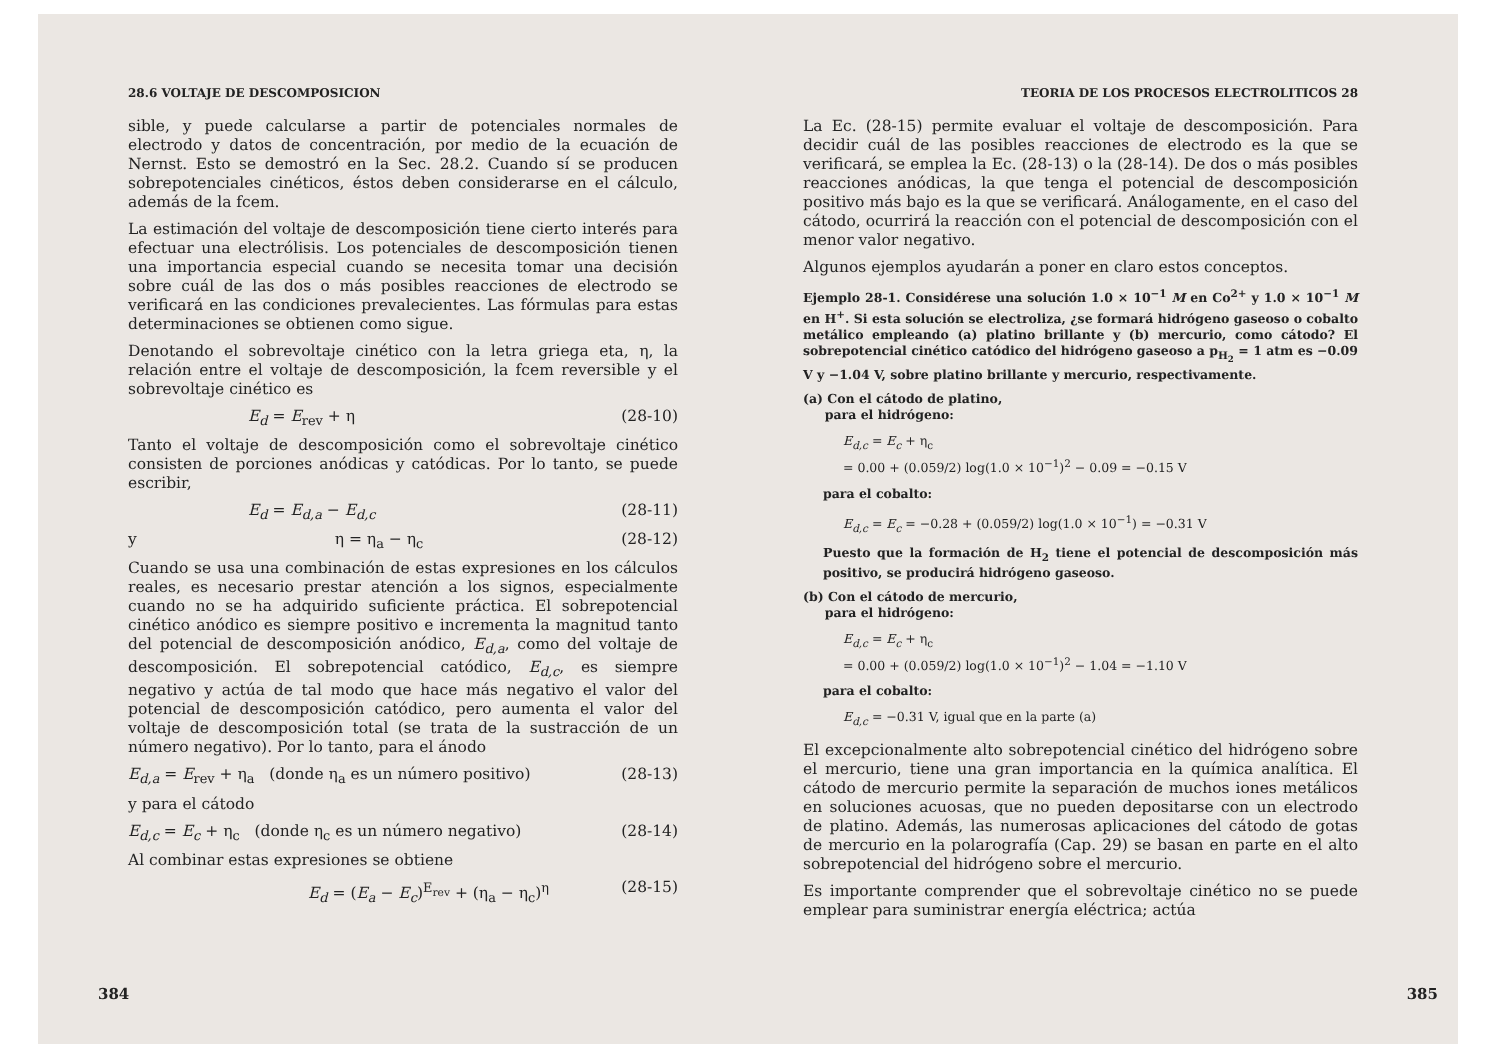28.6 VOLTAJE DE DESCOMPOSICION
sible, y puede calcularse a partir de potenciales normales de electrodo y datos de concentración, por medio de la ecuación de Nernst. Esto se demostró en la Sec. 28.2. Cuando sí se producen sobrepotenciales cinéticos, éstos deben considerarse en el cálculo, además de la fcem.
La estimación del voltaje de descomposición tiene cierto interés para efectuar una electrólisis. Los potenciales de descomposición tienen una importancia especial cuando se necesita tomar una decisión sobre cuál de las dos o más posibles reacciones de electrodo se verificará en las condiciones prevalecientes. Las fórmulas para estas determinaciones se obtienen como sigue.
Denotando el sobrevoltaje cinético con la letra griega eta, η, la relación entre el voltaje de descomposición, la fcem reversible y el sobrevoltaje cinético es
E<sub>d</sub> = E<sub>rev</sub> + η (28-10)
Tanto el voltaje de descomposición como el sobrevoltaje cinético consisten de porciones anódicas y catódicas. Por lo tanto, se puede escribir,
E<sub>d</sub> = E<sub>d,a</sub> − E<sub>d,c</sub> (28-11)
y η = η<sub>a</sub> − η<sub>c</sub> (28-12)
Cuando se usa una combinación de estas expresiones en los cálculos reales, es necesario prestar atención a los signos, especialmente cuando no se ha adquirido suficiente práctica. El sobrepotencial cinético anódico es siempre positivo e incrementa la magnitud tanto del potencial de descomposición anódico, E<sub>d,a</sub>, como del voltaje de descomposición. El sobrepotencial catódico, E<sub>d,c</sub>, es siempre negativo y actúa de tal modo que hace más negativo el valor del potencial de descomposición catódico, pero aumenta el valor del voltaje de descomposición total (se trata de la sustracción de un número negativo). Por lo tanto, para el ánodo
E<sub>d,a</sub> = E<sub>rev</sub> + η<sub>a</sub> (donde η<sub>a</sub> es un número positivo) (28-13)
y para el cátodo
E<sub>d,c</sub> = E<sub>c</sub> + η<sub>c</sub> (donde η<sub>c</sub> es un número negativo) (28-14)
Al combinar estas expresiones se obtiene
E<sub>d</sub> = (E<sub>a</sub> − E<sub>c</sub>)<sup>E<sub>rev</sub></sup> + (η<sub>a</sub> − η<sub>c</sub>)<sup>η</sup> (28-15)
384
TEORIA DE LOS PROCESOS ELECTROLITICOS 28
La Ec. (28-15) permite evaluar el voltaje de descomposición. Para decidir cuál de las posibles reacciones de electrodo es la que se verificará, se emplea la Ec. (28-13) o la (28-14). De dos o más posibles reacciones anódicas, la que tenga el potencial de descomposición positivo más bajo es la que se verificará. Análogamente, en el caso del cátodo, ocurrirá la reacción con el potencial de descomposición con el menor valor negativo.
Algunos ejemplos ayudarán a poner en claro estos conceptos.
Ejemplo 28-1. Considérese una solución 1.0 × 10<sup>−1</sup> M en Co<sup>2+</sup> y 1.0 × 10<sup>−1</sup> M en H<sup>+</sup>. Si esta solución se electroliza, ¿se formará hidrógeno gaseoso o cobalto metálico empleando (a) platino brillante y (b) mercurio, como cátodo? El sobrepotencial cinético catódico del hidrógeno gaseoso a p<sub>H<sub>2</sub></sub> = 1 atm es −0.09 V y −1.04 V, sobre platino brillante y mercurio, respectivamente.
(a) Con el cátodo de platino,
para el hidrógeno:
E<sub>d,c</sub> = E<sub>c</sub> + η<sub>c</sub>
= 0.00 + (0.059/2) log(1.0 × 10<sup>−1</sup>)<sup>2</sup> − 0.09 = −0.15 V
para el cobalto:
E<sub>d,c</sub> = E<sub>c</sub> = −0.28 + (0.059/2) log(1.0 × 10<sup>−1</sup>) = −0.31 V
Puesto que la formación de H<sub>2</sub> tiene el potencial de descomposición más positivo, se producirá hidrógeno gaseoso.
(b) Con el cátodo de mercurio,
para el hidrógeno:
E<sub>d,c</sub> = E<sub>c</sub> + η<sub>c</sub>
= 0.00 + (0.059/2) log(1.0 × 10<sup>−1</sup>)<sup>2</sup> − 1.04 = −1.10 V
para el cobalto:
E<sub>d,c</sub> = −0.31 V, igual que en la parte (a)
El excepcionalmente alto sobrepotencial cinético del hidrógeno sobre el mercurio, tiene una gran importancia en la química analítica. El cátodo de mercurio permite la separación de muchos iones metálicos en soluciones acuosas, que no pueden depositarse con un electrodo de platino. Además, las numerosas aplicaciones del cátodo de gotas de mercurio en la polarografía (Cap. 29) se basan en parte en el alto sobrepotencial del hidrógeno sobre el mercurio.
Es importante comprender que el sobrevoltaje cinético no se puede emplear para suministrar energía eléctrica; actúa
385